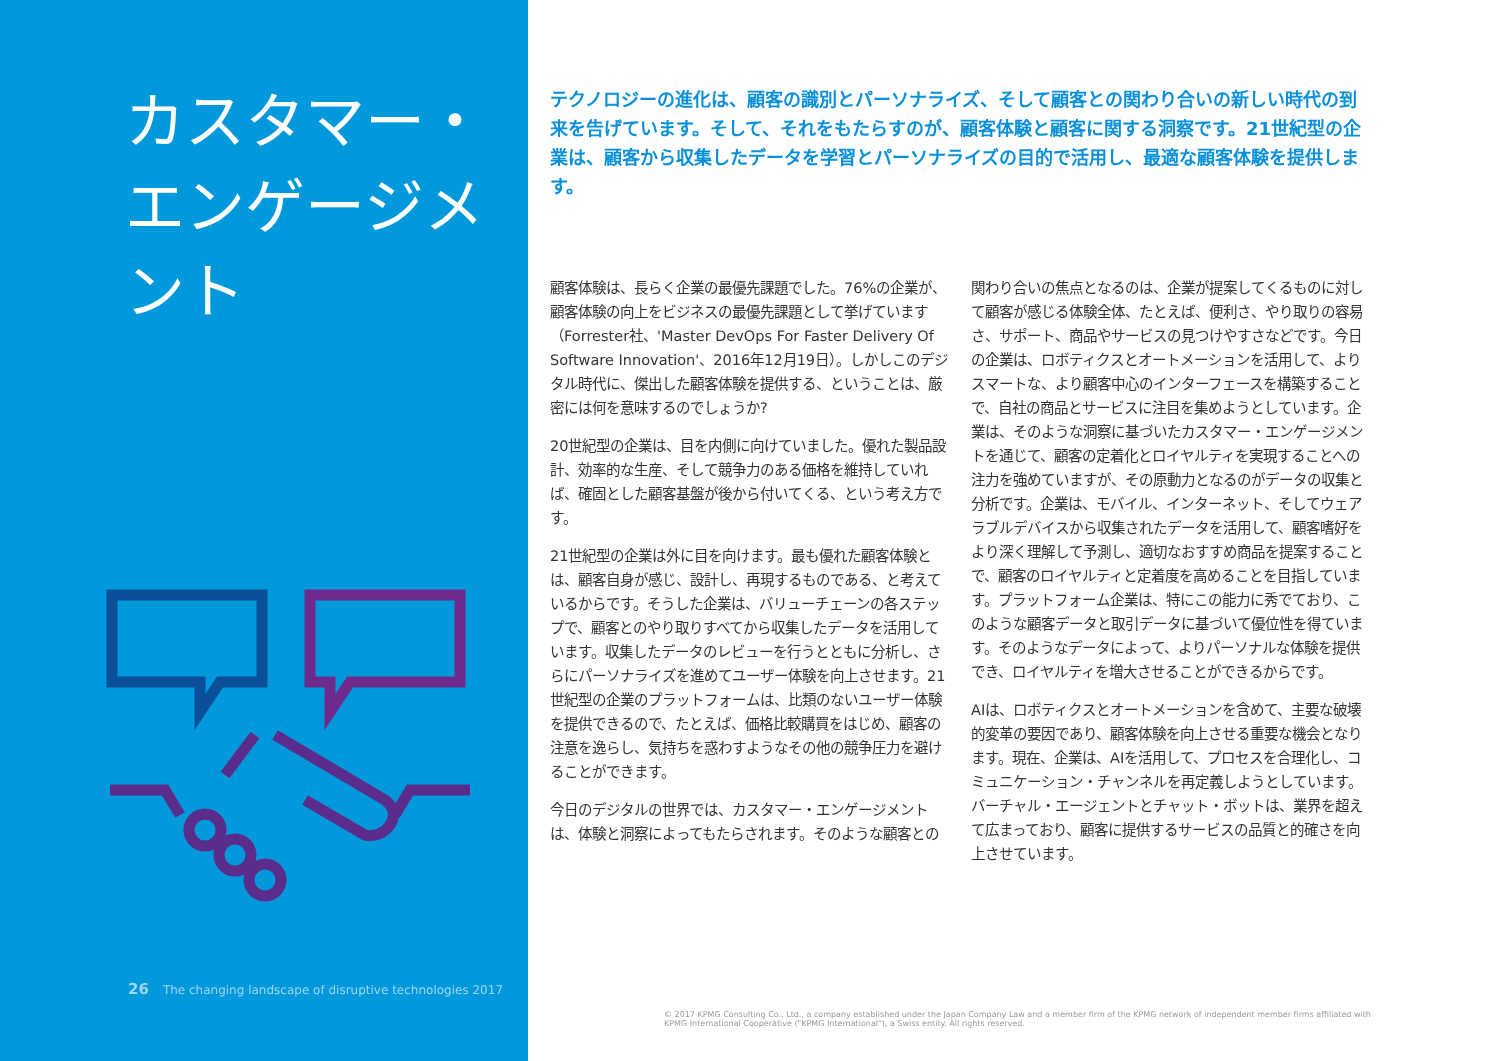カスタマー・
エンゲージメント
26 The changing landscape of disruptive technologies 2017
テクノロジーの進化は、顧客の識別とパーソナライズ、そして顧客との関わり合いの新しい時代の到来を告げています。そして、それをもたらすのが、顧客体験と顧客に関する洞察です。21世紀型の企業は、顧客から収集したデータを学習とパーソナライズの目的で活用し、最適な顧客体験を提供します。
顧客体験は、長らく企業の最優先課題でした。76%の企業が、顧客体験の向上をビジネスの最優先課題として挙げています（Forrester社、'Master DevOps For Faster Delivery Of Software Innovation'、2016年12月19日）。しかしこのデジタル時代に、傑出した顧客体験を提供する、ということは、厳密には何を意味するのでしょうか?
20世紀型の企業は、目を内側に向けていました。優れた製品設計、効率的な生産、そして競争力のある価格を維持していれば、確固とした顧客基盤が後から付いてくる、という考え方です。
21世紀型の企業は外に目を向けます。最も優れた顧客体験とは、顧客自身が感じ、設計し、再現するものである、と考えているからです。そうした企業は、バリューチェーンの各ステップで、顧客とのやり取りすべてから収集したデータを活用しています。収集したデータのレビューを行うとともに分析し、さらにパーソナライズを進めてユーザー体験を向上させます。21世紀型の企業のプラットフォームは、比類のないユーザー体験を提供できるので、たとえば、価格比較購買をはじめ、顧客の注意を逸らし、気持ちを惑わすようなその他の競争圧力を避けることができます。
今日のデジタルの世界では、カスタマー・エンゲージメントは、体験と洞察によってもたらされます。そのような顧客との関わり合いの焦点となるのは、企業が提案してくるものに対して顧客が感じる体験全体、たとえば、便利さ、やり取りの容易さ、サポート、商品やサービスの見つけやすさなどです。今日の企業は、ロボティクスとオートメーションを活用して、よりスマートな、より顧客中心のインターフェースを構築することで、自社の商品とサービスに注目を集めようとしています。企業は、そのような洞察に基づいたカスタマー・エンゲージメントを通じて、顧客の定着化とロイヤルティを実現することへの注力を強めていますが、その原動力となるのがデータの収集と分析です。企業は、モバイル、インターネット、そしてウェアラブルデバイスから収集されたデータを活用して、顧客嗜好をより深く理解して予測し、適切なおすすめ商品を提案することで、顧客のロイヤルティと定着度を高めることを目指しています。プラットフォーム企業は、特にこの能力に秀でており、このような顧客データと取引データに基づいて優位性を得ています。そのようなデータによって、よりパーソナルな体験を提供でき、ロイヤルティを増大させることができるからです。
AIは、ロボティクスとオートメーションを含めて、主要な破壊的変革の要因であり、顧客体験を向上させる重要な機会となります。現在、企業は、AIを活用して、プロセスを合理化し、コミュニケーション・チャンネルを再定義しようとしています。バーチャル・エージェントとチャット・ボットは、業界を超えて広まっており、顧客に提供するサービスの品質と的確さを向上させています。
© 2017 KPMG Consulting Co., Ltd., a company established under the Japan Company Law and a member firm of the KPMG network of independent member firms affiliated with KPMG International Cooperative ("KPMG International"), a Swiss entity. All rights reserved.